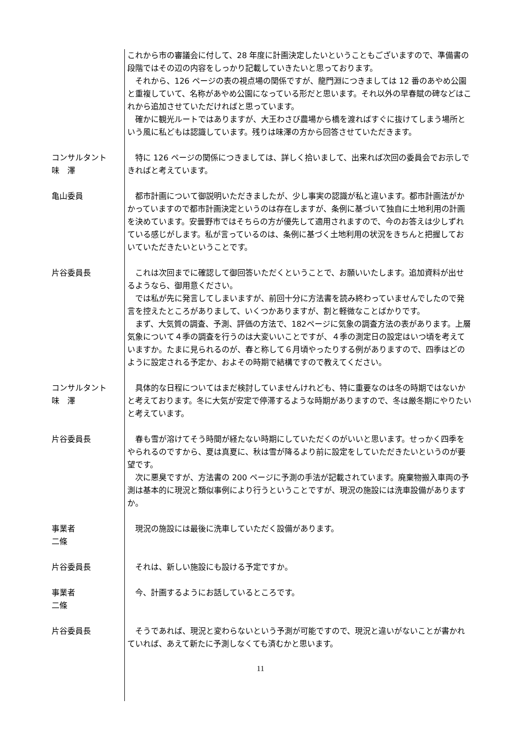これから市の審議会に付して、28 年度に計画決定したいということもございますので、準備書の段階ではその辺の内容をしっかり記載していきたいと思っております。
　それから、126 ページの表の視点場の関係ですが、龍門淵につきましては 12 番のあやめ公園と重複していて、名称があやめ公園になっている形だと思います。それ以外の早春賦の碑などはこれから追加させていただければと思っています。
　確かに観光ルートではありますが、大王わさび農場から橋を渡ればすぐに抜けてしまう場所という風に私どもは認識しています。残りは味澤の方から回答させていただきます。
コンサルタント
味　澤
　特に 126 ページの関係につきましては、詳しく拾いまして、出来れば次回の委員会でお示しできればと考えています。
亀山委員 　都市計画について御説明いただきましたが、少し事実の認識が私と違います。都市計画法がかかっていますので都市計画決定というのは存在しますが、条例に基づいて独自に土地利用の計画を決めています。安曇野市ではそちらの方が優先して適用されますので、今のお答えは少しずれている感じがします。私が言っているのは、条例に基づく土地利用の状況をきちんと把握しておいていただきたいということです。
片谷委員長 　これは次回までに確認して御回答いただくということで、お願いいたします。追加資料が出せるようなら、御用意ください。
　では私が先に発言してしまいますが、前回十分に方法書を読み終わっていませんでしたので発言を控えたところがありまして、いくつかありますが、割と軽微なことばかりです。
　まず、大気質の調査、予測、評価の方法で、182ページに気象の調査方法の表があります。上層気象について４季の調査を行うのは大変いいことですが、４季の測定日の設定はいつ頃を考えていますか。たまに見られるのが、春と称して６月頃やったりする例がありますので、四季はどのように設定される予定か、およその時期で結構ですので教えてください。
コンサルタント
味　澤
　具体的な日程についてはまだ検討していませんけれども、特に重要なのは冬の時期ではないかと考えております。冬に大気が安定で停滞するような時期がありますので、冬は厳冬期にやりたいと考えています。
片谷委員長 　春も雪が溶けてそう時間が経たない時期にしていただくのがいいと思います。せっかく四季をやられるのですから、夏は真夏に、秋は雪が降るより前に設定をしていただきたいというのが要望です。
　次に悪臭ですが、方法書の 200 ページに予測の手法が記載されています。廃棄物搬入車両の予測は基本的に現況と類似事例により行うということですが、現況の施設には洗車設備がありますか。
事業者
二條
　現況の施設には最後に洗車していただく設備があります。
片谷委員長 　それは、新しい施設にも設ける予定ですか。
事業者
二條
　今、計画するようにお話しているところです。
片谷委員長 　そうであれば、現況と変わらないという予測が可能ですので、現況と違いがないことが書かれていれば、あえて新たに予測しなくても済むかと思います。
11